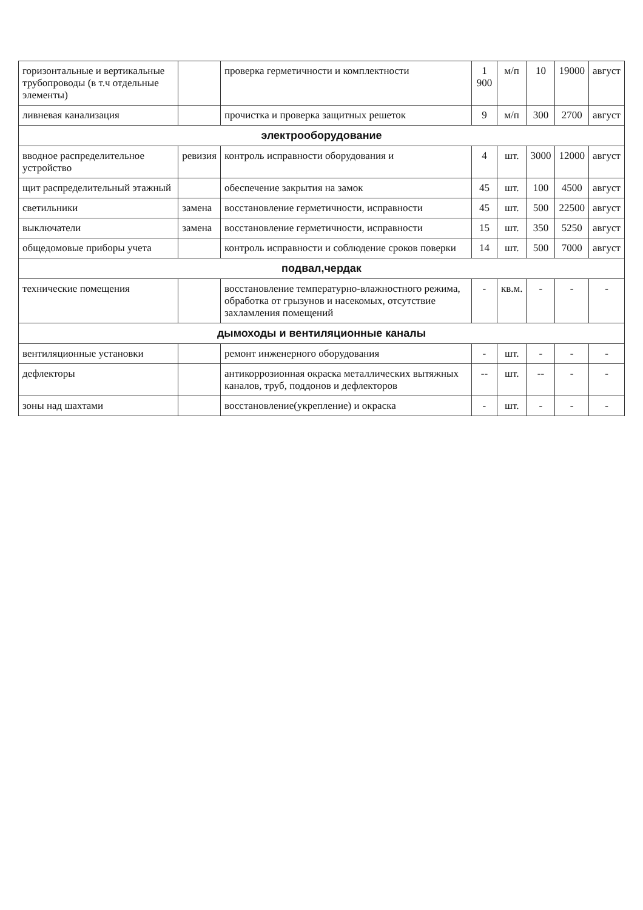| горизонтальные и вертикальные трубопроводы (в т.ч отдельные элементы) | | проверка герметичности и комплектности | 1 900 | м/п | 10 | 19000 | август |
| ливневая канализация | | прочистка и проверка защитных решеток | 9 | м/п | 300 | 2700 | август |
| электрооборудование | | | | | | | |
| вводное распределительное устройство | ревизия | контроль исправности оборудования и | 4 | шт. | 3000 | 12000 | август |
| щит распределительный этажный | | обеспечение закрытия на замок | 45 | шт. | 100 | 4500 | август |
| светильники | замена | восстановление герметичности, исправности | 45 | шт. | 500 | 22500 | август |
| выключатели | замена | восстановление герметичности, исправности | 15 | шт. | 350 | 5250 | август |
| общедомовые приборы учета | | контроль исправности и соблюдение сроков поверки | 14 | шт. | 500 | 7000 | август |
| подвал,чердак | | | | | | | |
| технические помещения | | восстановление температурно-влажностного режима, обработка от грызунов и насекомых, отсутствие захламления помещений | - | кв.м. | - | - | - |
| дымоходы и вентиляционные каналы | | | | | | | |
| вентиляционные установки | | ремонт инженерного оборудования | - | шт. | - | - | - |
| дефлекторы | | антикоррозионная окраска металлических вытяжных каналов, труб, поддонов и дефлекторов | -- | шт. | -- | - | - |
| зоны над шахтами | | восстановление(укрепление) и окраска | - | шт. | - | - | - |